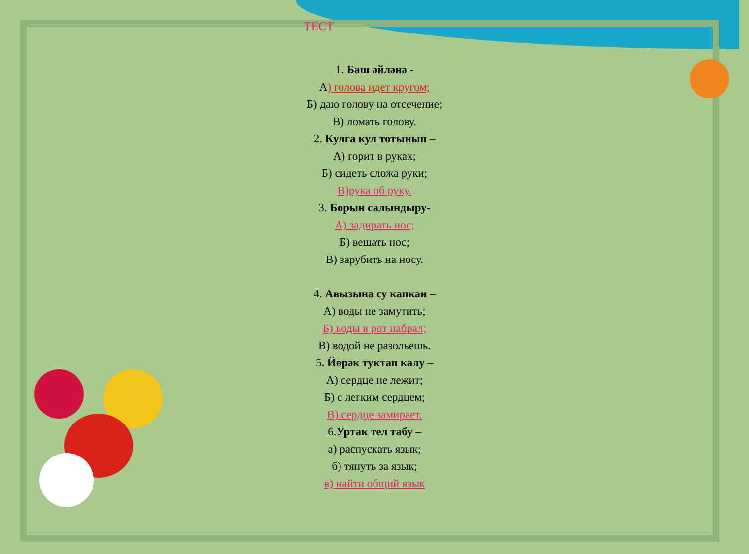ТЕСТ
1. Баш әйләнә -
А) голова идет кругом;
Б) даю голову на отсечение;
В) ломать голову.
2. Кулга кул тотынып –
А) горит в руках;
Б) сидеть сложа руки;
В)рука об руку.
3. Борын салындыру-
А) задирать нос;
Б) вешать нос;
В) зарубить на носу.
4. Авызына су капкан –
А) воды не замутить;
Б) воды в рот набрал;
В) водой не разольешь.
5. Йөрәк туктап калу –
А) сердце не лежит;
Б) с легким сердцем;
В) сердце замирает.
6.Уртак тел табу –
а) распускать язык;
б) тянуть за язык;
в) найти общий язык